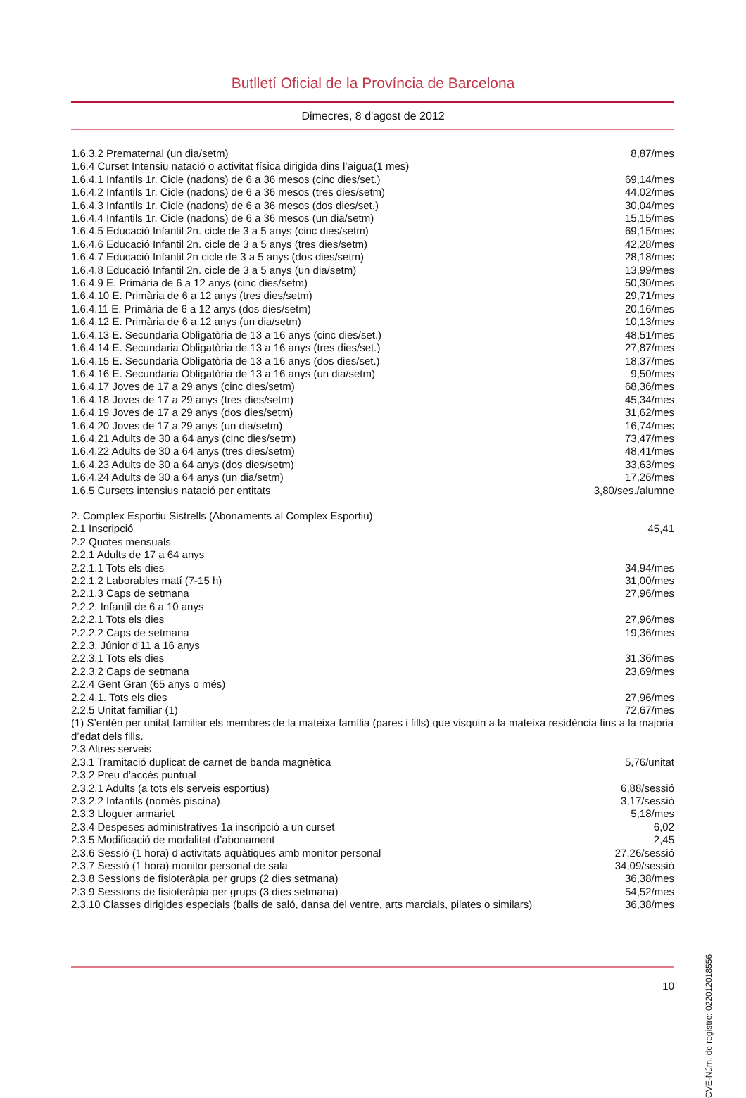Butlletí Oficial de la Província de Barcelona
Dimecres, 8 d'agost de 2012
| 1.6.3.2 Prematernal (un dia/setm) | 8,87/mes |
| 1.6.4 Curset Intensiu natació o activitat física dirigida dins l’aigua(1 mes) | |
| 1.6.4.1 Infantils 1r. Cicle (nadons) de 6 a 36 mesos (cinc dies/set.) | 69,14/mes |
| 1.6.4.2 Infantils 1r. Cicle (nadons) de 6 a 36 mesos (tres dies/setm) | 44,02/mes |
| 1.6.4.3 Infantils 1r. Cicle (nadons) de 6 a 36 mesos (dos dies/set.) | 30,04/mes |
| 1.6.4.4 Infantils 1r. Cicle (nadons) de 6 a 36 mesos (un dia/setm) | 15,15/mes |
| 1.6.4.5 Educació Infantil 2n. cicle de 3 a 5 anys (cinc dies/setm) | 69,15/mes |
| 1.6.4.6 Educació Infantil 2n. cicle de 3 a 5 anys (tres dies/setm) | 42,28/mes |
| 1.6.4.7 Educació Infantil 2n cicle de 3 a 5 anys (dos dies/setm) | 28,18/mes |
| 1.6.4.8 Educació Infantil 2n. cicle de 3 a 5 anys (un dia/setm) | 13,99/mes |
| 1.6.4.9 E. Primària de 6 a 12 anys (cinc dies/setm) | 50,30/mes |
| 1.6.4.10 E. Primària de 6 a 12 anys (tres dies/setm) | 29,71/mes |
| 1.6.4.11 E. Primària de 6 a 12 anys (dos dies/setm) | 20,16/mes |
| 1.6.4.12 E. Primària de 6 a 12 anys (un dia/setm) | 10,13/mes |
| 1.6.4.13 E. Secundaria Obligatòria de 13 a 16 anys (cinc dies/set.) | 48,51/mes |
| 1.6.4.14 E. Secundaria Obligatòria de 13 a 16 anys (tres dies/set.) | 27,87/mes |
| 1.6.4.15 E. Secundaria Obligatòria de 13 a 16 anys (dos dies/set.) | 18,37/mes |
| 1.6.4.16 E. Secundaria Obligatòria de 13 a 16 anys (un dia/setm) | 9,50/mes |
| 1.6.4.17 Joves de 17 a 29 anys (cinc dies/setm) | 68,36/mes |
| 1.6.4.18 Joves de 17 a 29 anys (tres dies/setm) | 45,34/mes |
| 1.6.4.19 Joves de 17 a 29 anys (dos dies/setm) | 31,62/mes |
| 1.6.4.20 Joves de 17 a 29 anys (un dia/setm) | 16,74/mes |
| 1.6.4.21 Adults de 30 a 64 anys (cinc dies/setm) | 73,47/mes |
| 1.6.4.22 Adults de 30 a 64 anys (tres dies/setm) | 48,41/mes |
| 1.6.4.23 Adults de 30 a 64 anys (dos dies/setm) | 33,63/mes |
| 1.6.4.24 Adults de 30 a 64 anys (un dia/setm) | 17,26/mes |
| 1.6.5 Cursets intensius natació per entitats | 3,80/ses./alumne |
| 2. Complex Esportiu Sistrells (Abonaments al Complex Esportiu) | |
| 2.1 Inscripció | 45,41 |
| 2.2 Quotes mensuals | |
| 2.2.1 Adults de 17 a 64 anys | |
| 2.2.1.1 Tots els dies | 34,94/mes |
| 2.2.1.2 Laborables matí (7-15 h) | 31,00/mes |
| 2.2.1.3 Caps de setmana | 27,96/mes |
| 2.2.2. Infantil de 6 a 10 anys | |
| 2.2.2.1 Tots els dies | 27,96/mes |
| 2.2.2.2 Caps de setmana | 19,36/mes |
| 2.2.3. Júnior d'11 a 16 anys | |
| 2.2.3.1 Tots els dies | 31,36/mes |
| 2.2.3.2 Caps de setmana | 23,69/mes |
| 2.2.4 Gent Gran (65 anys o més) | |
| 2.2.4.1. Tots els dies | 27,96/mes |
| 2.2.5 Unitat familiar (1) | 72,67/mes |
| (1) S’entén per unitat familiar els membres de la mateixa família (pares i fills) que visquin a la mateixa residència fins a la majoria d’edat dels fills. | |
| 2.3 Altres serveis | |
| 2.3.1 Tramitació duplicat de carnet de banda magnètica | 5,76/unitat |
| 2.3.2 Preu d’accés puntual | |
| 2.3.2.1 Adults (a tots els serveis esportius) | 6,88/sessió |
| 2.3.2.2 Infantils (només piscina) | 3,17/sessió |
| 2.3.3 Lloguer armariet | 5,18/mes |
| 2.3.4 Despeses administratives 1a inscripció a un curset | 6,02 |
| 2.3.5 Modificació de modalitat d’abonament | 2,45 |
| 2.3.6 Sessió (1 hora) d’activitats aquàtiques amb monitor personal | 27,26/sessió |
| 2.3.7 Sessió (1 hora) monitor personal de sala | 34,09/sessió |
| 2.3.8 Sessions de fisioteràpia per grups (2 dies setmana) | 36,38/mes |
| 2.3.9 Sessions de fisioteràpia per grups (3 dies setmana) | 54,52/mes |
| 2.3.10 Classes dirigides especials (balls de saló, dansa del ventre, arts marcials, pilates o similars) | 36,38/mes |
CVE-Núm. de registre: 022012018556
10